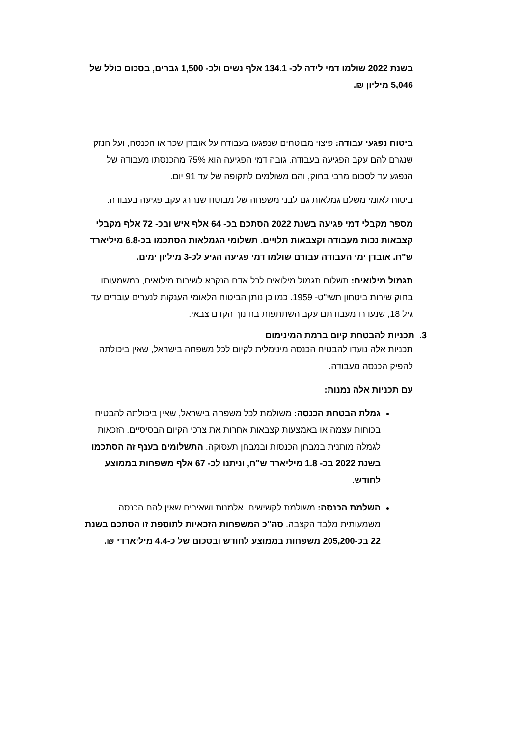בשנת 2022 שולמו דמי לידה לכ- 134.1 אלף נשים ולכ- 1,500 גברים, בסכום כולל של 5,046 מיליון ₪.
ביטוח נפגעי עבודה: פיצוי מבוטחים שנפגעו בעבודה על אובדן שכר או הכנסה, ועל הנזק שנגרם להם עקב הפגיעה בעבודה. גובה דמי הפגיעה הוא 75% מהכנסתו מעבודה של הנפגע עד לסכום מרבי בחוק, והם משולמים לתקופה של עד 91 יום.
ביטוח לאומי משלם גמלאות גם לבני משפחה של מבוטח שנהרג עקב פגיעה בעבודה.
מספר מקבלי דמי פגיעה בשנת 2022 הסתכם בכ- 64 אלף איש ובכ- 72 אלף מקבלי קצבאות נכות מעבודה וקצבאות תלויים. תשלומי הגמלאות הסתכמו בכ-6.8 מיליארד ש"ח. אובדן ימי העבודה עבורם שולמו דמי פגיעה הגיע לכ-3 מיליון ימים.
תגמול מילואים: תשלום תגמול מילואים לכל אדם הנקרא לשירות מילואים, כמשמעותו בחוק שירות ביטחון תשי"ט- 1959. כמו כן נותן הביטוח הלאומי הענקות לנערים עובדים עד גיל 18, שנעדרו מעבודתם עקב השתתפות בחינוך הקדם צבאי.
3. תכניות להבטחת קיום ברמת המינימום
תכניות אלה נועדו להבטיח הכנסה מינימלית לקיום לכל משפחה בישראל, שאין ביכולתה להפיק הכנסה מעבודה.
עם תכניות אלה נמנות:
גמלת הבטחת הכנסה: משולמת לכל משפחה בישראל, שאין ביכולתה להבטיח בכוחות עצמה או באמצעות קצבאות אחרות את צרכי הקיום הבסיסיים. הזכאות לגמלה מותנית במבחן הכנסות ובמבחן תעסוקה. התשלומים בענף זה הסתכמו בשנת 2022 בכ- 1.8 מיליארד ש"ח, וניתנו לכ- 67 אלף משפחות בממוצע לחודש.
השלמת הכנסה: משולמת לקשישים, אלמנות ושאירים שאין להם הכנסה משמעותית מלבד הקצבה. סה"כ המשפחות הזכאיות לתוספת זו הסתכם בשנת 22 בכ-205,200 משפחות בממוצע לחודש ובסכום של כ-4.4 מיליארדי ₪.